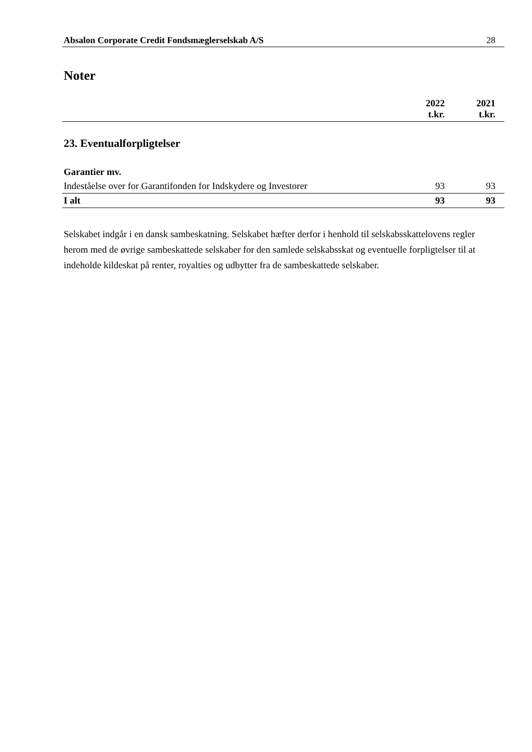Absalon Corporate Credit Fondsmæglerselskab A/S 28
Noter
| | 2022 t.kr. | 2021 t.kr. |
| --- | --- | --- |
23. Eventualforpligtelser
| Garantier mv. | | |
| Indeståelse over for Garantifonden for Indskydere og Investorer | 93 | 93 |
| I alt | 93 | 93 |
Selskabet indgår i en dansk sambeskatning. Selskabet hæfter derfor i henhold til selskabsskattelovens regler herom med de øvrige sambeskattede selskaber for den samlede selskabsskat og eventuelle forpligtelser til at indeholde kildeskat på renter, royalties og udbytter fra de sambeskattede selskaber.